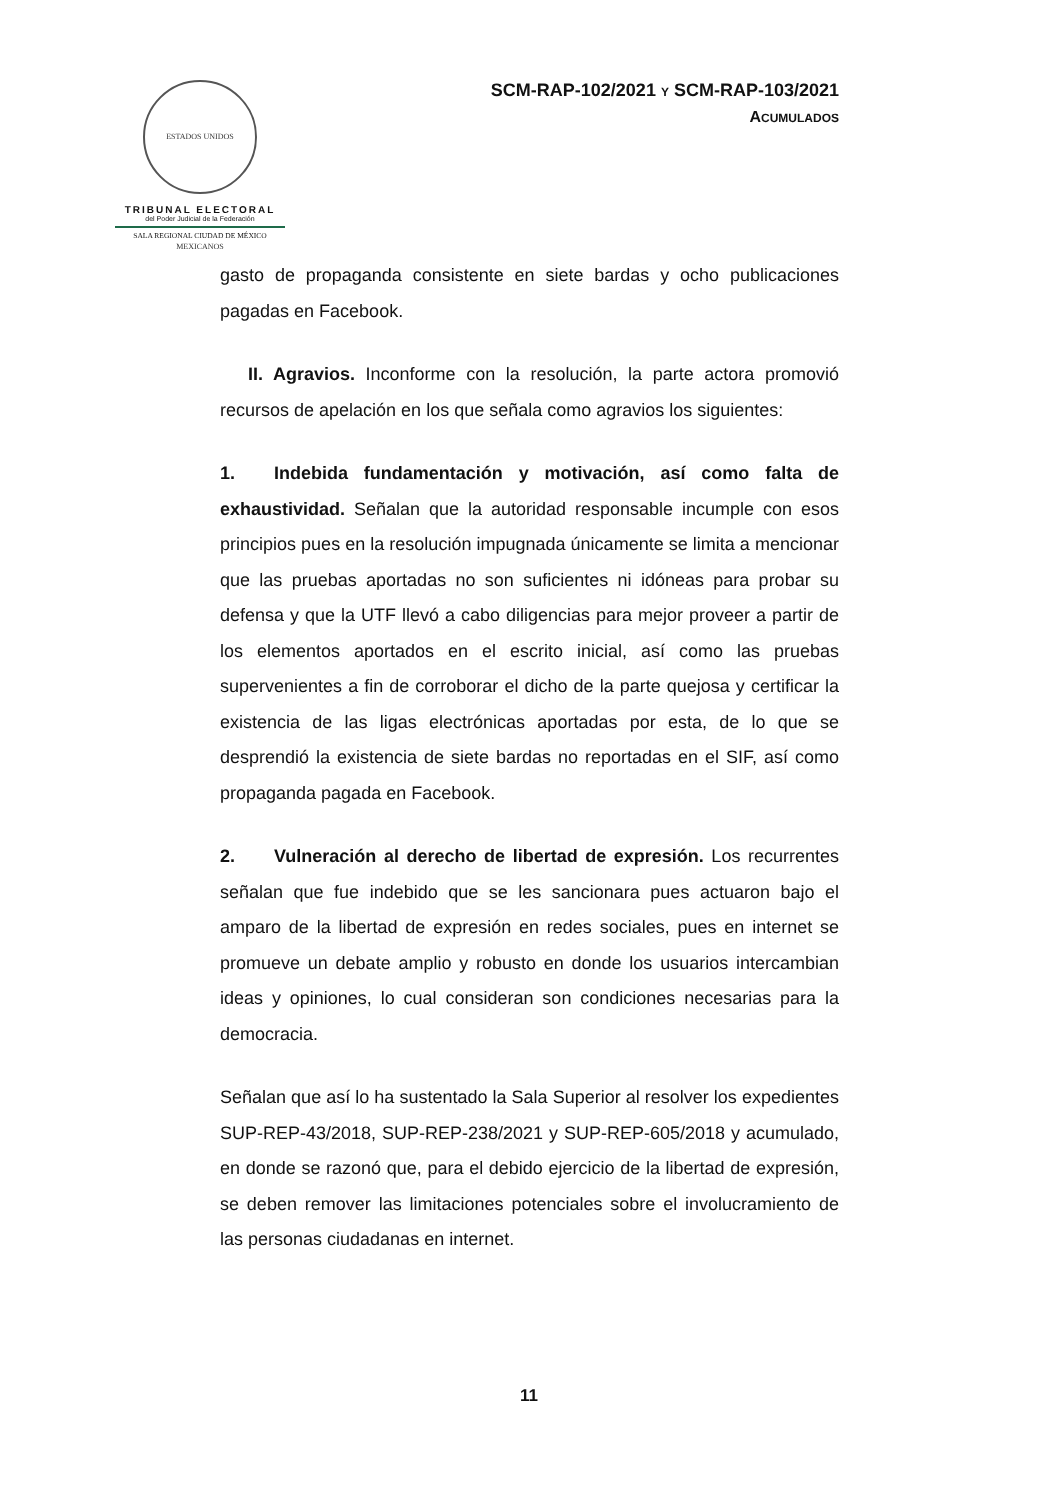ESTADOS UNIDOS MEXICANOS
TRIBUNAL ELECTORAL
del Poder Judicial de la Federación
SALA REGIONAL CIUDAD DE MÉXICO
SCM-RAP-102/2021 Y SCM-RAP-103/2021
ACUMULADOS
gasto de propaganda consistente en siete bardas y ocho publicaciones pagadas en Facebook.
II. Agravios. Inconforme con la resolución, la parte actora promovió recursos de apelación en los que señala como agravios los siguientes:
1. Indebida fundamentación y motivación, así como falta de exhaustividad. Señalan que la autoridad responsable incumple con esos principios pues en la resolución impugnada únicamente se limita a mencionar que las pruebas aportadas no son suficientes ni idóneas para probar su defensa y que la UTF llevó a cabo diligencias para mejor proveer a partir de los elementos aportados en el escrito inicial, así como las pruebas supervenientes a fin de corroborar el dicho de la parte quejosa y certificar la existencia de las ligas electrónicas aportadas por esta, de lo que se desprendió la existencia de siete bardas no reportadas en el SIF, así como propaganda pagada en Facebook.
2. Vulneración al derecho de libertad de expresión. Los recurrentes señalan que fue indebido que se les sancionara pues actuaron bajo el amparo de la libertad de expresión en redes sociales, pues en internet se promueve un debate amplio y robusto en donde los usuarios intercambian ideas y opiniones, lo cual consideran son condiciones necesarias para la democracia.
Señalan que así lo ha sustentado la Sala Superior al resolver los expedientes SUP-REP-43/2018, SUP-REP-238/2021 y SUP-REP-605/2018 y acumulado, en donde se razonó que, para el debido ejercicio de la libertad de expresión, se deben remover las limitaciones potenciales sobre el involucramiento de las personas ciudadanas en internet.
11